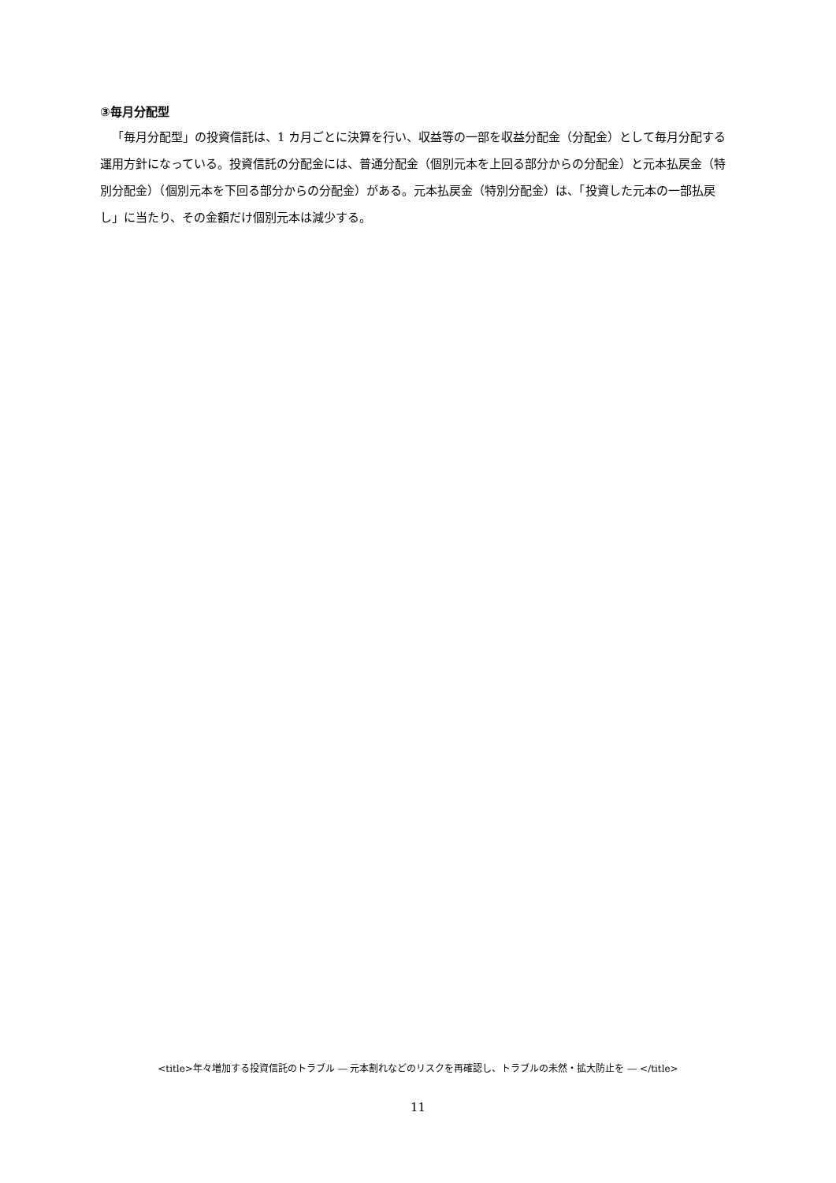③毎月分配型
「毎月分配型」の投資信託は、1 カ月ごとに決算を行い、収益等の一部を収益分配金（分配金）として毎月分配する運用方針になっている。投資信託の分配金には、普通分配金（個別元本を上回る部分からの分配金）と元本払戻金（特別分配金）（個別元本を下回る部分からの分配金）がある。元本払戻金（特別分配金）は、「投資した元本の一部払戻し」に当たり、その金額だけ個別元本は減少する。
<title>年々増加する投資信託のトラブル ― 元本割れなどのリスクを再確認し、トラブルの未然・拡大防止を ― </title>
11